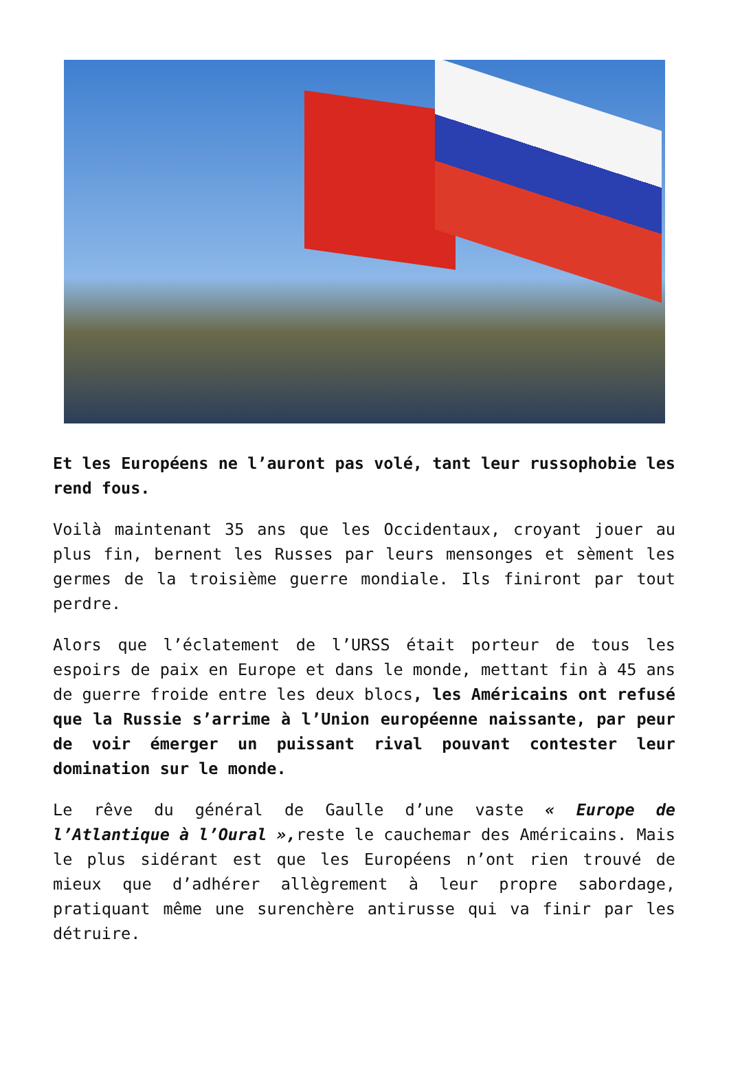Et les Européens ne l’auront pas volé, tant leur russophobie les rend fous.
Voilà maintenant 35 ans que les Occidentaux, croyant jouer au plus fin, bernent les Russes par leurs mensonges et sèment les germes de la troisième guerre mondiale. Ils finiront par tout perdre.
Alors que l’éclatement de l’URSS était porteur de tous les espoirs de paix en Europe et dans le monde, mettant fin à 45 ans de guerre froide entre les deux blocs, les Américains ont refusé que la Russie s’arrime à l’Union européenne naissante, par peur de voir émerger un puissant rival pouvant contester leur domination sur le monde.
Le rêve du général de Gaulle d’une vaste « Europe de l’Atlantique à l’Oural », reste le cauchemar des Américains. Mais le plus sidérant est que les Européens n’ont rien trouvé de mieux que d’adhérer allègrement à leur propre sabordage, pratiquant même une surenchère antirusse qui va finir par les détruire.